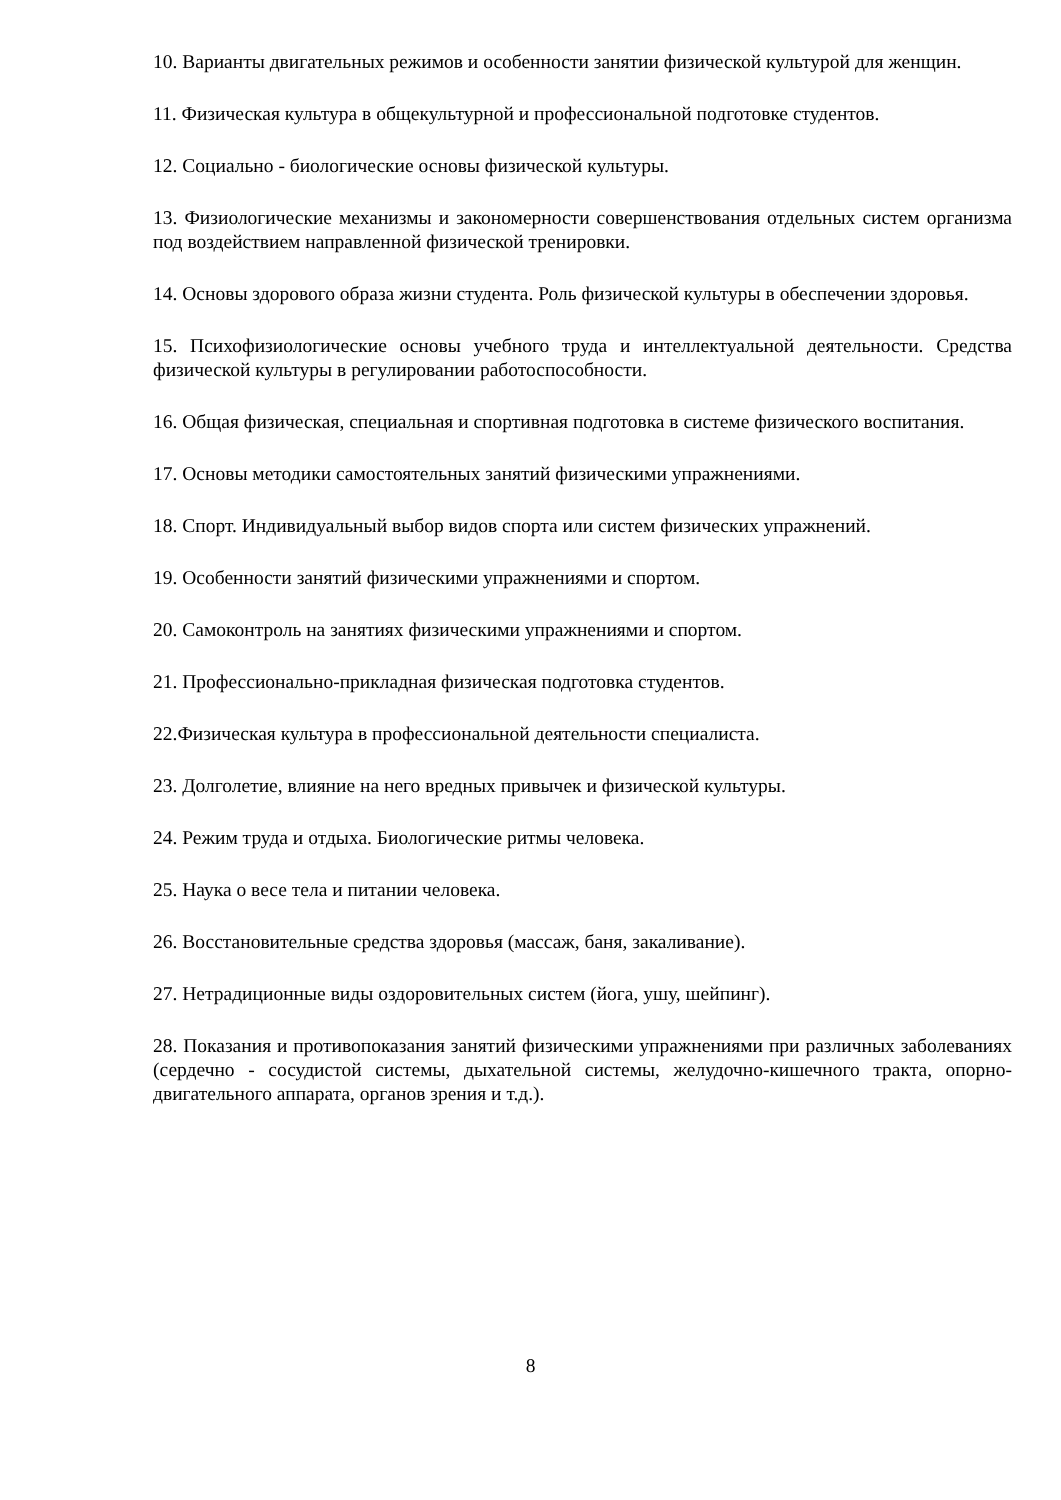10. Варианты двигательных режимов и особенности занятии физической культурой для женщин.
11. Физическая культура в общекультурной и профессиональной подготовке студентов.
12. Социально - биологические основы физической культуры.
13. Физиологические механизмы и закономерности совершенствования отдельных систем организма под воздействием направленной физической тренировки.
14. Основы здорового образа жизни студента. Роль физической культуры в обеспечении здоровья.
15. Психофизиологические основы учебного труда и интеллектуальной деятельности. Средства физической культуры в регулировании работоспособности.
16. Общая физическая, специальная и спортивная подготовка в системе физического воспитания.
17. Основы методики самостоятельных занятий физическими упражнениями.
18. Спорт. Индивидуальный выбор видов спорта или систем физических упражнений.
19. Особенности занятий физическими упражнениями и спортом.
20. Самоконтроль на занятиях физическими упражнениями и спортом.
21. Профессионально-прикладная физическая подготовка студентов.
22.Физическая культура в профессиональной деятельности специалиста.
23. Долголетие, влияние на него вредных привычек и физической культуры.
24. Режим труда и отдыха. Биологические ритмы человека.
25. Наука о весе тела и питании человека.
26. Восстановительные средства здоровья (массаж, баня, закаливание).
27. Нетрадиционные виды оздоровительных систем (йога, ушу, шейпинг).
28. Показания и противопоказания занятий физическими упражнениями при различных заболеваниях (сердечно - сосудистой системы, дыхательной системы, желудочно-кишечного тракта, опорно-двигательного аппарата, органов зрения и т.д.).
8